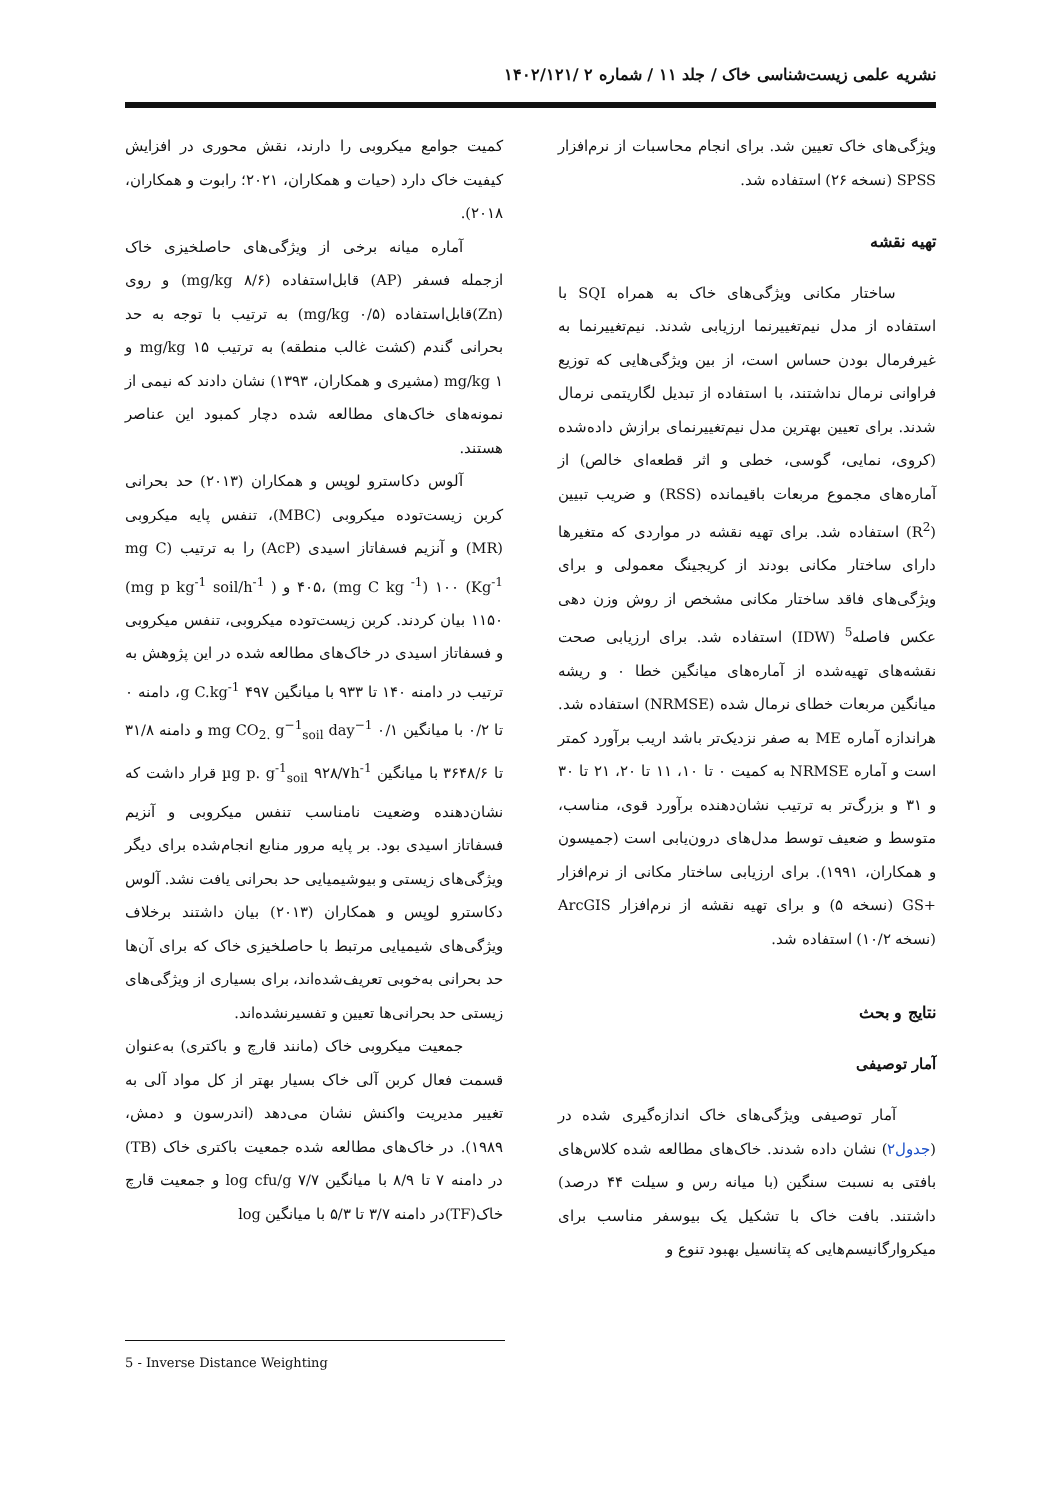نشریه علمی زیست‌شناسی خاک / جلد ۱۱ / شماره ۲ /۱۴۰۲/۱۲۱
ویژگی‌های خاک تعیین شد. برای انجام محاسبات از نرم‌افزار SPSS (نسخه ۲۶) استفاده شد.
تهیه نقشه
ساختار مکانی ویژگی‌های خاک به همراه SQI با استفاده از مدل نیم‌تغییرنما ارزیابی شدند. نیم‌تغییرنما به غیرفرمال بودن حساس است، از بین ویژگی‌هایی که توزیع فراوانی نرمال نداشتند، با استفاده از تبدیل لگاریتمی نرمال شدند. برای تعیین بهترین مدل نیم‌تغییرنمای برازش داده‌شده (کروی، نمایی، گوسی، خطی و اثر قطعه‌ای خالص) از آماره‌های مجموع مربعات باقیمانده (RSS) و ضریب تبیین (R<sup>2</sup>) استفاده شد. برای تهیه نقشه در مواردی که متغیرها دارای ساختار مکانی بودند از کریجینگ معمولی و برای ویژگی‌های فاقد ساختار مکانی مشخص از روش وزن دهی عکس فاصله<sup>5</sup> (IDW) استفاده شد. برای ارزیابی صحت نقشه‌های تهیه‌شده از آماره‌های میانگین خطا ۰ و ریشه میانگین مربعات خطای نرمال شده (NRMSE) استفاده شد. هراندازه آماره ME به صفر نزدیک‌تر باشد اریب برآورد کمتر است و آماره NRMSE به کمیت ۰ تا ۱۰، ۱۱ تا ۲۰، ۲۱ تا ۳۰ و ۳۱ و بزرگ‌تر به ترتیب نشان‌دهنده برآورد قوی، مناسب، متوسط و ضعیف توسط مدل‌های درون‌یابی است (جمیسون و همکاران، ۱۹۹۱). برای ارزیابی ساختار مکانی از نرم‌افزار +GS (نسخه ۵) و برای تهیه نقشه از نرم‌افزار ArcGIS (نسخه ۱۰/۲) استفاده شد.
نتایج و بحث
آمار توصیفی
آمار توصیفی ویژگی‌های خاک اندازه‌گیری شده در (جدول۲) نشان داده شدند. خاک‌های مطالعه شده کلاس‌های بافتی به نسبت سنگین (با میانه رس و سیلت ۴۴ درصد) داشتند. بافت خاک با تشکیل یک بیوسفر مناسب برای میکروارگانیسم‌هایی که پتانسیل بهبود تنوع و
کمیت جوامع میکروبی را دارند، نقش محوری در افزایش کیفیت خاک دارد (حیات و همکاران، ۲۰۲۱؛ رابوت و همکاران، ۲۰۱۸).
آماره میانه برخی از ویژگی‌های حاصلخیزی خاک ازجمله فسفر (AP) قابل‌استفاده (۸/۶ mg/kg) و روی (Zn)قابل‌استفاده (۰/۵ mg/kg) به ترتیب با توجه به حد بحرانی گندم (کشت غالب منطقه) به ترتیب mg/kg ۱۵ و mg/kg ۱ (مشیری و همکاران، ۱۳۹۳) نشان دادند که نیمی از نمونه‌های خاک‌های مطالعه شده دچار کمبود این عناصر هستند.
آلوس دکاسترو لوپس و همکاران (۲۰۱۳) حد بحرانی کربن زیست‌توده میکروبی (MBC)، تنفس پایه میکروبی (MR) و آنزیم فسفاتاز اسیدی (AcP) را به ترتیب (mg C Kg<sup>-1</sup>) ۴۰۵، (mg C kg <sup>-1</sup>) ۱۰۰ و ( mg p kg<sup>-1</sup> soil/h<sup>-1</sup>) ۱۱۵۰ بیان کردند. کربن زیست‌توده میکروبی، تنفس میکروبی و فسفاتاز اسیدی در خاک‌های مطالعه شده در این پژوهش به ترتیب در دامنه ۱۴۰ تا ۹۳۳ با میانگین ۴۹۷ g C.kg<sup>-1</sup>، دامنه ۰ تا ۰/۲ با میانگین mg CO<sub>2.</sub> g<sup>−1</sup><sub>soil</sub> day<sup>−1</sup> ۰/۱ و دامنه ۳۱/۸ تا ۳۶۴۸/۶ با میانگین µg p. g<sup>-1</sup><sub>soil</sub> ۹۲۸/۷h<sup>-1</sup> قرار داشت که نشان‌دهنده وضعیت نامناسب تنفس میکروبی و آنزیم فسفاتاز اسیدی بود. بر پایه مرور منابع انجام‌شده برای دیگر ویژگی‌های زیستی و بیوشیمیایی حد بحرانی یافت نشد. آلوس دکاسترو لوپس و همکاران (۲۰۱۳) بیان داشتند برخلاف ویژگی‌های شیمیایی مرتبط با حاصلخیزی خاک که برای آن‌ها حد بحرانی به‌خوبی تعریف‌شده‌اند، برای بسیاری از ویژگی‌های زیستی حد بحرانی‌ها تعیین و تفسیرنشده‌اند.
جمعیت میکروبی خاک (مانند قارچ و باکتری) به‌عنوان قسمت فعال کربن آلی خاک بسیار بهتر از کل مواد آلی به تغییر مدیریت واکنش نشان می‌دهد (اندرسون و دمش، ۱۹۸۹). در خاک‌های مطالعه شده جمعیت باکتری خاک (TB) در دامنه ۷ تا ۸/۹ با میانگین log cfu/g ۷/۷ و جمعیت قارچ خاک(TF)در دامنه ۳/۷ تا ۵/۳ با میانگین log
5 - Inverse Distance Weighting